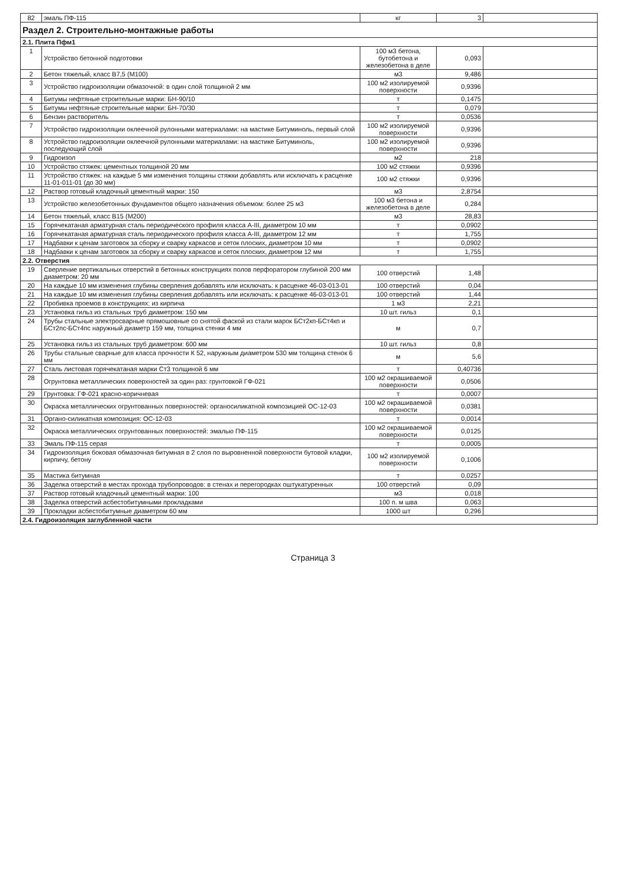| 82 | эмаль ПФ-115 | кг | 3 | |
| Раздел 2. Строительно-монтажные работы | | | | |
| 2.1. Плита Пфм1 | | | | |
| 1 | Устройство бетонной подготовки | 100 м3 бетона, бутобетона и железобетона в деле | 0,093 | |
| 2 | Бетон тяжелый, класс В7,5 (М100) | м3 | 9,486 | |
| 3 | Устройство гидроизоляции обмазочной: в один слой толщиной 2 мм | 100 м2 изолируемой поверхности | 0,9396 | |
| 4 | Битумы нефтяные строительные марки: БН-90/10 | т | 0,1475 | |
| 5 | Битумы нефтяные строительные марки: БН-70/30 | т | 0,079 | |
| 6 | Бензин растворитель | т | 0,0536 | |
| 7 | Устройство гидроизоляции оклеечной рулонными материалами: на мастике Битуминоль, первый слой | 100 м2 изолируемой поверхности | 0,9396 | |
| 8 | Устройство гидроизоляции оклеечной рулонными материалами: на мастике Битуминоль, последующий слой | 100 м2 изолируемой поверхности | 0,9396 | |
| 9 | Гидроизол | м2 | 218 | |
| 10 | Устройство стяжек: цементных толщиной 20 мм | 100 м2 стяжки | 0,9396 | |
| 11 | Устройство стяжек: на каждые 5 мм изменения толщины стяжки добавлять или исключать к расценке 11-01-011-01 (до 30 мм) | 100 м2 стяжки | 0,9396 | |
| 12 | Раствор готовый кладочный цементный марки: 150 | м3 | 2,8754 | |
| 13 | Устройство железобетонных фундаментов общего назначения объемом: более 25 м3 | 100 м3 бетона и железобетона в деле | 0,284 | |
| 14 | Бетон тяжелый, класс В15 (М200) | м3 | 28,83 | |
| 15 | Горячекатаная арматурная сталь периодического профиля класса А-III, диаметром 10 мм | т | 0,0902 | |
| 16 | Горячекатаная арматурная сталь периодического профиля класса А-III, диаметром 12 мм | т | 1,755 | |
| 17 | Надбавки к ценам заготовок за сборку и сварку каркасов и сеток плоских, диаметром 10 мм | т | 0,0902 | |
| 18 | Надбавки к ценам заготовок за сборку и сварку каркасов и сеток плоских, диаметром 12 мм | т | 1,755 | |
| 2.2. Отверстия | | | | |
| 19 | Сверление вертикальных отверстий в бетонных конструкциях полов перфоратором глубиной 200 мм диаметром: 20 мм | 100 отверстий | 1,48 | |
| 20 | На каждые 10 мм изменения глубины сверления добавлять или исключать: к расценке 46-03-013-01 | 100 отверстий | 0,04 | |
| 21 | На каждые 10 мм изменения глубины сверления добавлять или исключать: к расценке 46-03-013-01 | 100 отверстий | 1,44 | |
| 22 | Пробивка проемов в конструкциях: из кирпича | 1 м3 | 2,21 | |
| 23 | Установка гильз из стальных труб диаметром: 150 мм | 10 шт. гильз | 0,1 | |
| 24 | Трубы стальные электросварные прямошовные со снятой фаской из стали марок БСт2кп-БСт4кп и БСт2пс-БСт4пс наружный диаметр 159 мм, толщина стенки 4 мм | м | 0,7 | |
| 25 | Установка гильз из стальных труб диаметром: 600 мм | 10 шт. гильз | 0,8 | |
| 26 | Трубы стальные сварные для класса прочности К 52, наружным диаметром 530 мм толщина стенок 6 мм | м | 5,6 | |
| 27 | Сталь листовая горячекатаная марки Ст3 толщиной 6 мм | т | 0,40736 | |
| 28 | Огрунтовка металлических поверхностей за один раз: грунтовкой ГФ-021 | 100 м2 окрашиваемой поверхности | 0,0506 | |
| 29 | Грунтовка: ГФ-021 красно-коричневая | т | 0,0007 | |
| 30 | Окраска металлических огрунтованных поверхностей: органосиликатной композицией ОС-12-03 | 100 м2 окрашиваемой поверхности | 0,0381 | |
| 31 | Органо-силикатная композиция: ОС-12-03 | т | 0,0014 | |
| 32 | Окраска металлических огрунтованных поверхностей: эмалью ПФ-115 | 100 м2 окрашиваемой поверхности | 0,0125 | |
| 33 | Эмаль ПФ-115 серая | т | 0,0005 | |
| 34 | Гидроизоляция боковая обмазочная битумная в 2 слоя по выровненной поверхности бутовой кладки, кирпичу, бетону | 100 м2 изолируемой поверхности | 0,1006 | |
| 35 | Мастика битумная | т | 0,0257 | |
| 36 | Заделка отверстий в местах прохода трубопроводов: в стенах и перегородках оштукатуренных | 100 отверстий | 0,09 | |
| 37 | Раствор готовый кладочный цементный марки: 100 | м3 | 0,018 | |
| 38 | Заделка отверстий асбестобитумными прокладками | 100 п. м шва | 0,063 | |
| 39 | Прокладки асбестобитумные диаметром 60 мм | 1000 шт | 0,296 | |
| 2.4. Гидроизоляция заглубленной части | | | | |
Страница 3